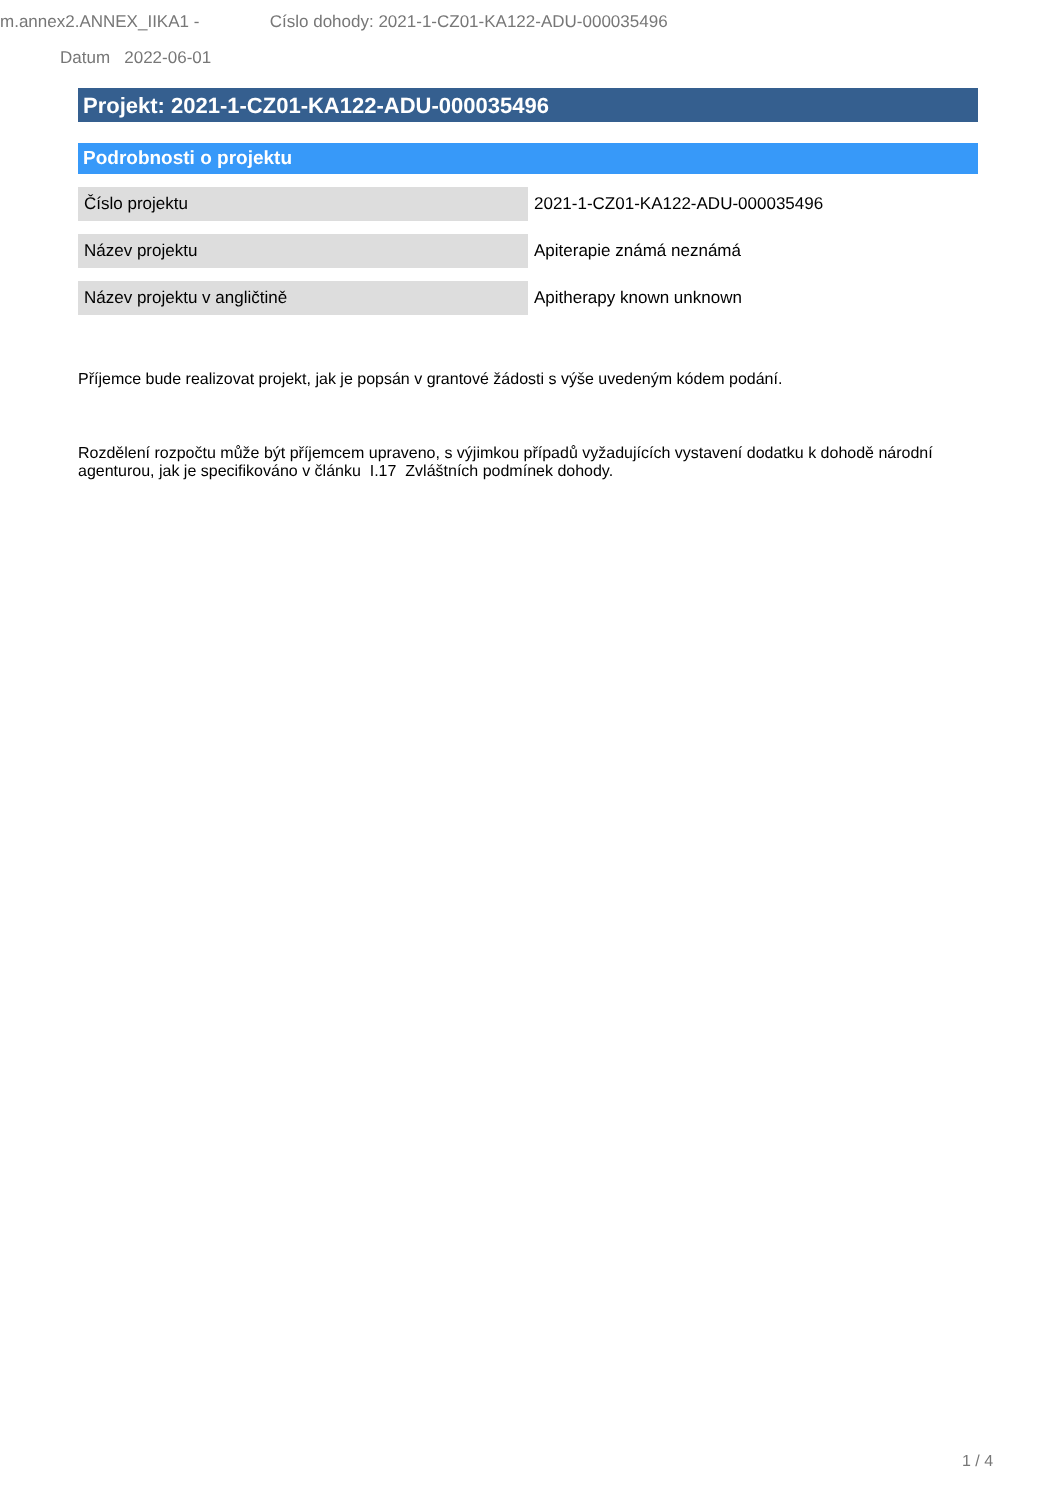m.annex2.ANNEX_IIKA1 - Císlo dohody: 2021-1-CZ01-KA122-ADU-000035496
Datum 2022-06-01
Projekt: 2021-1-CZ01-KA122-ADU-000035496
Podrobnosti o projektu
| Číslo projektu | 2021-1-CZ01-KA122-ADU-000035496 |
| Název projektu | Apiterapie známá neznámá |
| Název projektu v angličtině | Apitherapy known unknown |
Příjemce bude realizovat projekt, jak je popsán v grantové žádosti s výše uvedeným kódem podání.
Rozdělení rozpočtu může být příjemcem upraveno, s výjimkou případů vyžadujících vystavení dodatku k dohodě národní agenturou, jak je specifikováno v článku I.17 Zvláštních podmínek dohody.
1 / 4